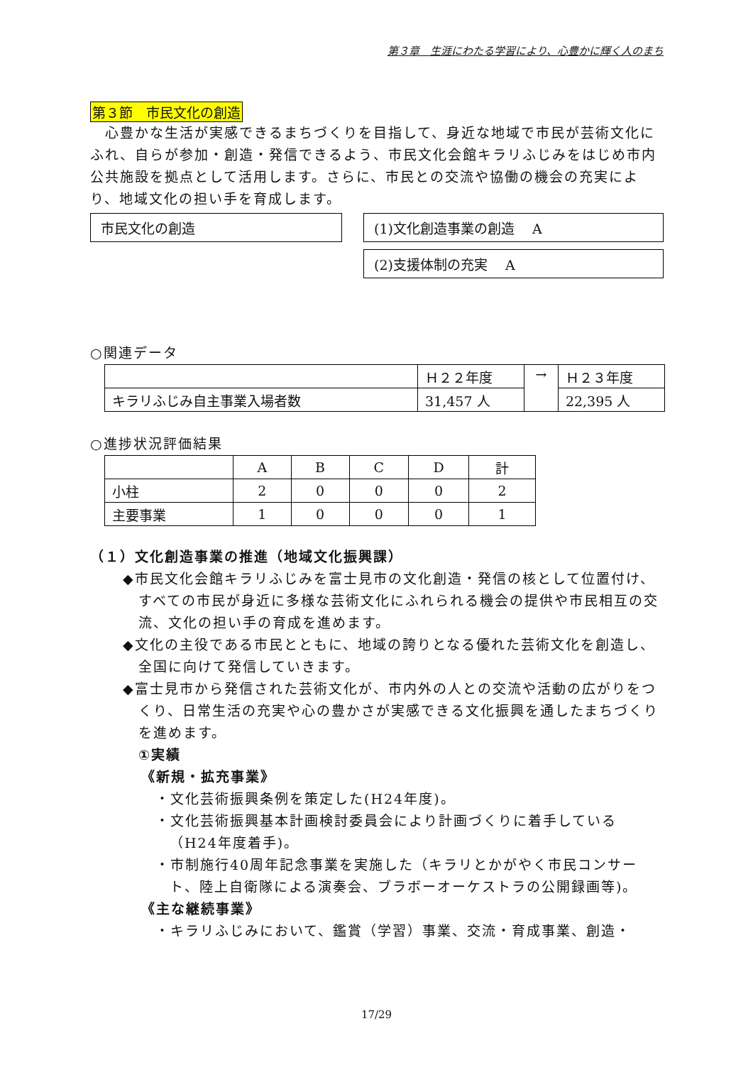第３章　生涯にわたる学習により、心豊かに輝く人のまち
第３節　市民文化の創造
　心豊かな生活が実感できるまちづくりを目指して、身近な地域で市民が芸術文化にふれ、自らが参加・創造・発信できるよう、市民文化会館キラリふじみをはじめ市内公共施設を拠点として活用します。さらに、市民との交流や協働の機会の充実により、地域文化の担い手を育成します。
市民文化の創造 (1)文化創造事業の創造　 A
(2)支援体制の充実　 A
○関連データ
| | Ｈ２２年度 | → | Ｈ２３年度 |
| キラリふじみ自主事業入場者数 | 31,457 人 | | 22,395 人 |
○進捗状況評価結果
| | A | B | C | D | 計 |
| 小柱 | 2 | 0 | 0 | 0 | 2 |
| 主要事業 | 1 | 0 | 0 | 0 | 1 |
（１）文化創造事業の推進（地域文化振興課）
◆市民文化会館キラリふじみを富士見市の文化創造・発信の核として位置付け、すべての市民が身近に多様な芸術文化にふれられる機会の提供や市民相互の交流、文化の担い手の育成を進めます。
◆文化の主役である市民とともに、地域の誇りとなる優れた芸術文化を創造し、全国に向けて発信していきます。
◆富士見市から発信された芸術文化が、市内外の人との交流や活動の広がりをつくり、日常生活の充実や心の豊かさが実感できる文化振興を通したまちづくりを進めます。
①実績
《新規・拡充事業》
・文化芸術振興条例を策定した(H24年度)。
・文化芸術振興基本計画検討委員会により計画づくりに着手している（H24年度着手)。
・市制施行40周年記念事業を実施した（キラリとかがやく市民コンサート、陸上自衛隊による演奏会、ブラボーオーケストラの公開録画等)。
《主な継続事業》
・キラリふじみにおいて、鑑賞（学習）事業、交流・育成事業、創造・
17/29